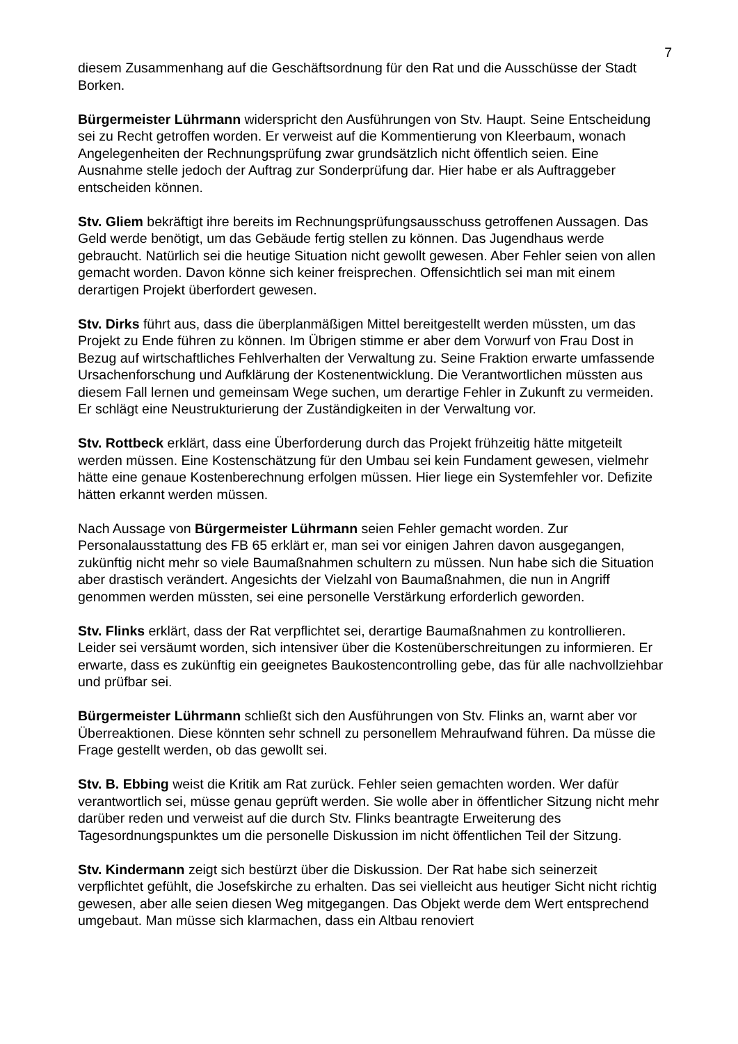7
diesem Zusammenhang auf die Geschäftsordnung für den Rat und die Ausschüsse der Stadt Borken.
Bürgermeister Lührmann widerspricht den Ausführungen von Stv. Haupt. Seine Entscheidung sei zu Recht getroffen worden. Er verweist auf die Kommentierung von Kleerbaum, wonach Angelegenheiten der Rechnungsprüfung zwar grundsätzlich nicht öffentlich seien. Eine Ausnahme stelle jedoch der Auftrag zur Sonderprüfung dar. Hier habe er als Auftraggeber entscheiden können.
Stv. Gliem bekräftigt ihre bereits im Rechnungsprüfungsausschuss getroffenen Aussagen. Das Geld werde benötigt, um das Gebäude fertig stellen zu können. Das Jugendhaus werde gebraucht. Natürlich sei die heutige Situation nicht gewollt gewesen. Aber Fehler seien von allen gemacht worden. Davon könne sich keiner freisprechen. Offensichtlich sei man mit einem derartigen Projekt überfordert gewesen.
Stv. Dirks führt aus, dass die überplanmäßigen Mittel bereitgestellt werden müssten, um das Projekt zu Ende führen zu können. Im Übrigen stimme er aber dem Vorwurf von Frau Dost in Bezug auf wirtschaftliches Fehlverhalten der Verwaltung zu. Seine Fraktion erwarte umfassende Ursachenforschung und Aufklärung der Kostenentwicklung. Die Verantwortlichen müssten aus diesem Fall lernen und gemeinsam Wege suchen, um derartige Fehler in Zukunft zu vermeiden. Er schlägt eine Neustrukturierung der Zuständigkeiten in der Verwaltung vor.
Stv. Rottbeck erklärt, dass eine Überforderung durch das Projekt frühzeitig hätte mitgeteilt werden müssen. Eine Kostenschätzung für den Umbau sei kein Fundament gewesen, vielmehr hätte eine genaue Kostenberechnung erfolgen müssen. Hier liege ein Systemfehler vor. Defizite hätten erkannt werden müssen.
Nach Aussage von Bürgermeister Lührmann seien Fehler gemacht worden. Zur Personalausstattung des FB 65 erklärt er, man sei vor einigen Jahren davon ausgegangen, zukünftig nicht mehr so viele Baumaßnahmen schultern zu müssen. Nun habe sich die Situation aber drastisch verändert. Angesichts der Vielzahl von Baumaßnahmen, die nun in Angriff genommen werden müssten, sei eine personelle Verstärkung erforderlich geworden.
Stv. Flinks erklärt, dass der Rat verpflichtet sei, derartige Baumaßnahmen zu kontrollieren. Leider sei versäumt worden, sich intensiver über die Kostenüberschreitungen zu informieren. Er erwarte, dass es zukünftig ein geeignetes Baukostencontrolling gebe, das für alle nachvollziehbar und prüfbar sei.
Bürgermeister Lührmann schließt sich den Ausführungen von Stv. Flinks an, warnt aber vor Überreaktionen. Diese könnten sehr schnell zu personellem Mehraufwand führen. Da müsse die Frage gestellt werden, ob das gewollt sei.
Stv. B. Ebbing weist die Kritik am Rat zurück. Fehler seien gemachten worden. Wer dafür verantwortlich sei, müsse genau geprüft werden. Sie wolle aber in öffentlicher Sitzung nicht mehr darüber reden und verweist auf die durch Stv. Flinks beantragte Erweiterung des Tagesordnungspunktes um die personelle Diskussion im nicht öffentlichen Teil der Sitzung.
Stv. Kindermann zeigt sich bestürzt über die Diskussion. Der Rat habe sich seinerzeit verpflichtet gefühlt, die Josefskirche zu erhalten. Das sei vielleicht aus heutiger Sicht nicht richtig gewesen, aber alle seien diesen Weg mitgegangen. Das Objekt werde dem Wert entsprechend umgebaut. Man müsse sich klarmachen, dass ein Altbau renoviert